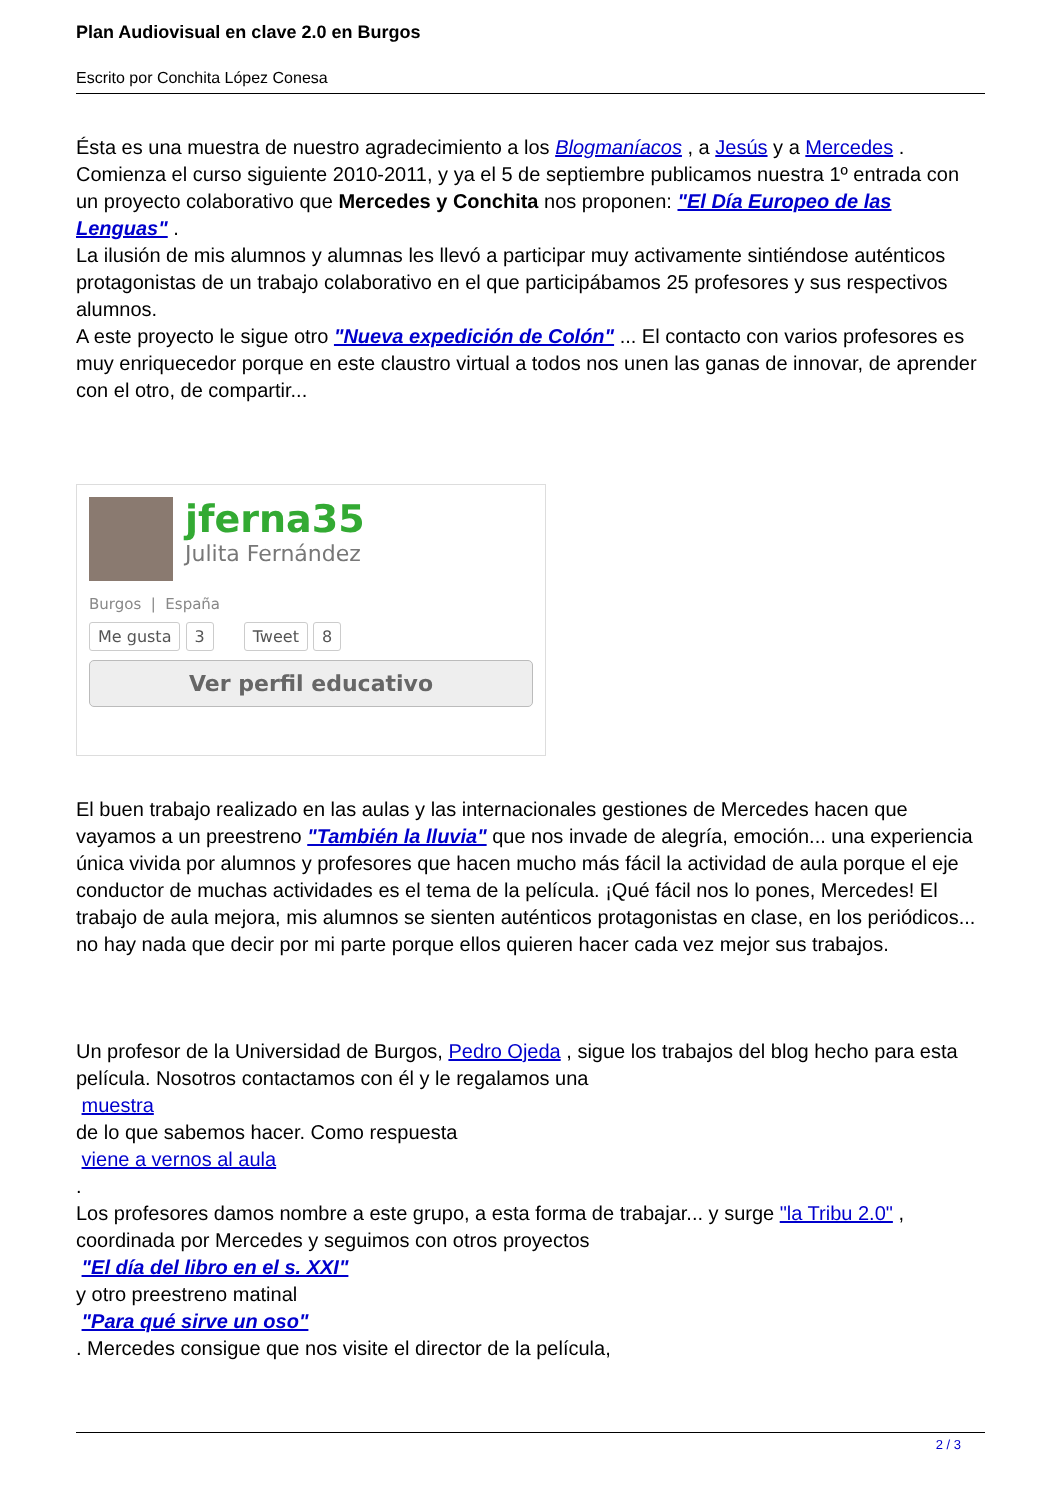Plan Audiovisual en clave 2.0 en Burgos
Escrito por Conchita López Conesa
Ésta es una muestra de nuestro agradecimiento a los Blogmaníacos , a Jesús y a Mercedes . Comienza el curso siguiente 2010-2011, y ya el 5 de septiembre publicamos nuestra 1º entrada con un proyecto colaborativo que Mercedes y Conchita nos proponen: "El Día Europeo de las Lenguas" .
La ilusión de mis alumnos y alumnas les llevó a participar muy activamente sintiéndose auténticos protagonistas de un trabajo colaborativo en el que participábamos 25 profesores y sus respectivos alumnos.
A este proyecto le sigue otro "Nueva expedición de Colón" ... El contacto con varios profesores es muy enriquecedor porque en este claustro virtual a todos nos unen las ganas de innovar, de aprender con el otro, de compartir...
jferna35
Julita Fernández
Burgos | España
Me gusta 3 Tweet 8
Ver perfil educativo
El buen trabajo realizado en las aulas y las internacionales gestiones de Mercedes hacen que vayamos a un preestreno "También la lluvia" que nos invade de alegría, emoción... una experiencia única vivida por alumnos y profesores que hacen mucho más fácil la actividad de aula porque el eje conductor de muchas actividades es el tema de la película. ¡Qué fácil nos lo pones, Mercedes! El trabajo de aula mejora, mis alumnos se sienten auténticos protagonistas en clase, en los periódicos... no hay nada que decir por mi parte porque ellos quieren hacer cada vez mejor sus trabajos.
Un profesor de la Universidad de Burgos, Pedro Ojeda , sigue los trabajos del blog hecho para esta película. Nosotros contactamos con él y le regalamos una
muestra
de lo que sabemos hacer. Como respuesta
viene a vernos al aula
.
Los profesores damos nombre a este grupo, a esta forma de trabajar... y surge "la Tribu 2.0" , coordinada por Mercedes y seguimos con otros proyectos
"El día del libro en el s. XXI"
y otro preestreno matinal
"Para qué sirve un oso"
. Mercedes consigue que nos visite el director de la película,
2 / 3